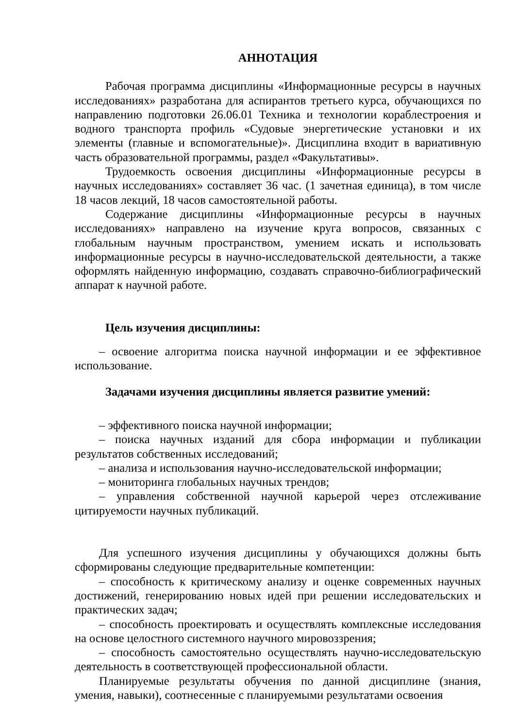АННОТАЦИЯ
Рабочая программа дисциплины «Информационные ресурсы в научных исследованиях» разработана для аспирантов третьего курса, обучающихся по направлению подготовки 26.06.01 Техника и технологии кораблестроения и водного транспорта профиль «Судовые энергетические установки и их элементы (главные и вспомогательные)». Дисциплина входит в вариативную часть образовательной программы, раздел «Факультативы».
Трудоемкость освоения дисциплины «Информационные ресурсы в научных исследованиях» составляет 36 час. (1 зачетная единица), в том числе 18 часов лекций, 18 часов самостоятельной работы.
Содержание дисциплины «Информационные ресурсы в научных исследованиях» направлено на изучение круга вопросов, связанных с глобальным научным пространством, умением искать и использовать информационные ресурсы в научно-исследовательской деятельности, а также оформлять найденную информацию, создавать справочно-библиографический аппарат к научной работе.
Цель изучения дисциплины:
– освоение алгоритма поиска научной информации и ее эффективное использование.
Задачами изучения дисциплины является развитие умений:
– эффективного поиска научной информации;
– поиска научных изданий для сбора информации и публикации результатов собственных исследований;
– анализа и использования научно-исследовательской информации;
– мониторинга глобальных научных трендов;
– управления собственной научной карьерой через отслеживание цитируемости научных публикаций.
Для успешного изучения дисциплины у обучающихся должны быть сформированы следующие предварительные компетенции:
– способность к критическому анализу и оценке современных научных достижений, генерированию новых идей при решении исследовательских и практических задач;
– способность проектировать и осуществлять комплексные исследования на основе целостного системного научного мировоззрения;
– способность самостоятельно осуществлять научно-исследовательскую деятельность в соответствующей профессиональной области.
Планируемые результаты обучения по данной дисциплине (знания, умения, навыки), соотнесенные с планируемыми результатами освоения